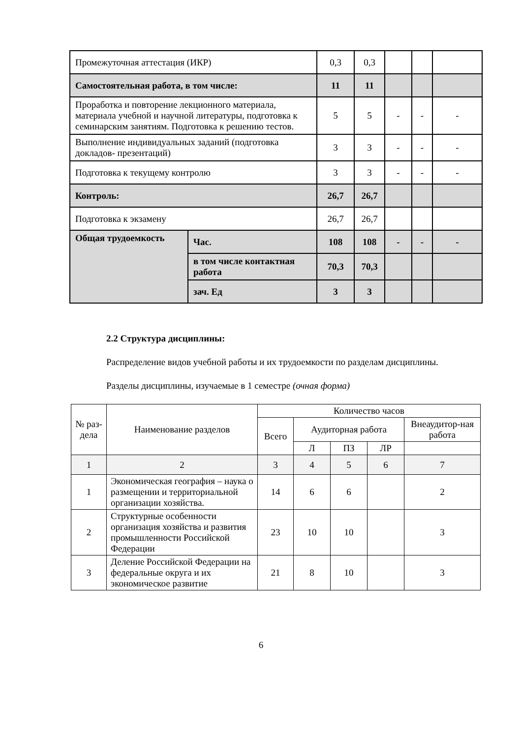| Промежуточная аттестация (ИКР) | | 0,3 | 0,3 | | | |
| Самостоятельная работа, в том числе: | | 11 | 11 | | | |
| Проработка и повторение лекционного материала, материала учебной и научной литературы, подготовка к семинарским занятиям. Подготовка к решению тестов. | | 5 | 5 | - | - | - |
| Выполнение индивидуальных заданий (подготовка докладов- презентаций) | | 3 | 3 | - | - | - |
| Подготовка к текущему контролю | | 3 | 3 | - | - | - |
| Контроль: | | 26,7 | 26,7 | | | |
| Подготовка к экзамену | | 26,7 | 26,7 | | | |
| Общая трудоемкость | Час. | 108 | 108 | - | - | - |
| | в том числе контактная работа | 70,3 | 70,3 | | | |
| | зач. Ед | 3 | 3 | | | |
2.2 Структура дисциплины:
Распределение видов учебной работы и их трудоемкости по разделам дисциплины.
Разделы дисциплины, изучаемые в 1 семестре (очная форма)
| № раз-дела | Наименование разделов | Количество часов | | | | |
| --- | --- | --- | --- | --- | --- | --- |
| | | Всего | Аудиторная работа | | | Внеаудитор-ная работа |
| | | | Л | ПЗ | ЛР | |
| 1 | 2 | 3 | 4 | 5 | 6 | 7 |
| 1 | Экономическая география – наука о размещении и территориальной организации хозяйства. | 14 | 6 | 6 | | 2 |
| 2 | Структурные особенности организация хозяйства и развития промышленности Российской Федерации | 23 | 10 | 10 | | 3 |
| 3 | Деление Российской Федерации на федеральные округа и их экономическое развитие | 21 | 8 | 10 | | 3 |
6